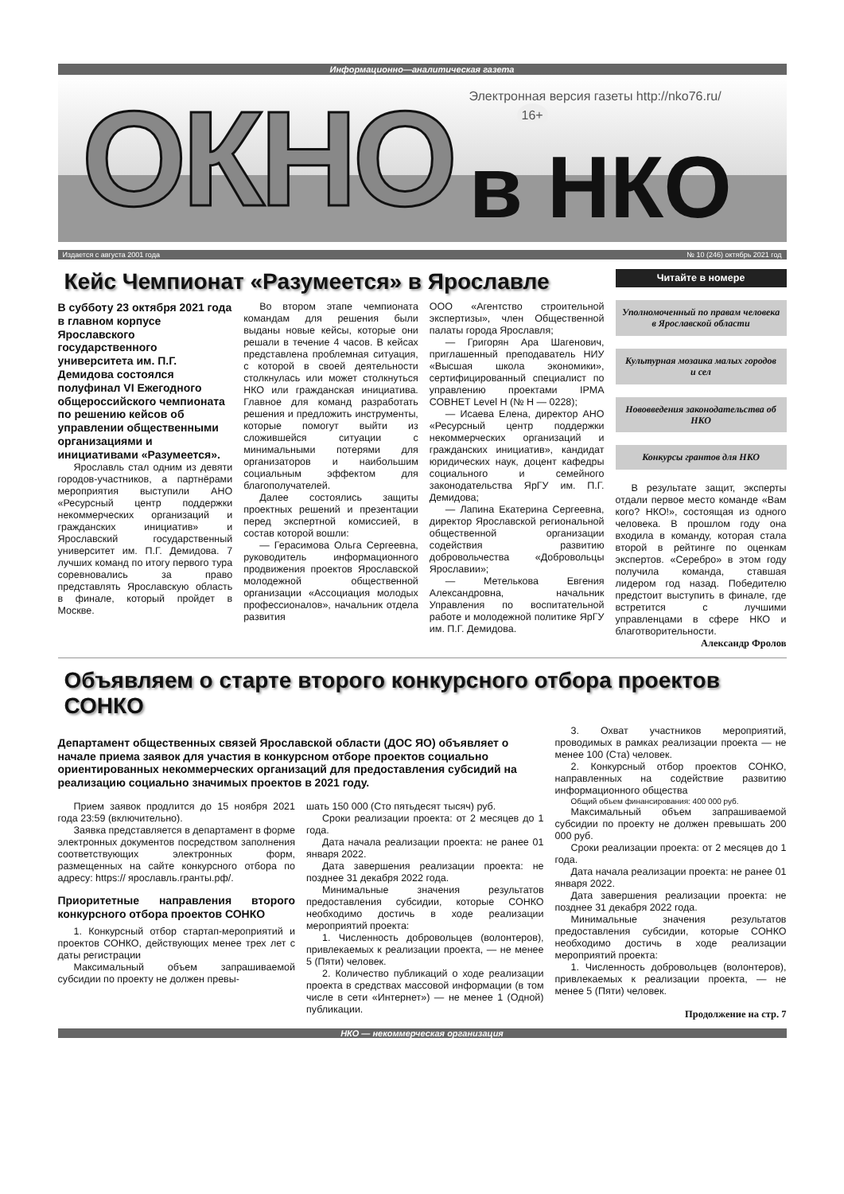Информационно—аналитическая газета
ОКНО
Электронная версия газеты http://nko76.ru/ 16+
в НКО
Издается с августа 2001 года № 10 (246) октябрь 2021 год
Кейс Чемпионат «Разумеется» в Ярославле
В субботу 23 октября 2021 года в главном корпусе Ярославского государственного университета им. П.Г. Демидова состоялся полуфинал VI Ежегодного общероссийского чемпионата по решению кейсов об управлении общественными организациями и инициативами «Разумеется».
Ярославль стал одним из девяти городов-участников, а партнёрами мероприятия выступили АНО «Ресурсный центр поддержки некоммерческих организаций и гражданских инициатив» и Ярославский государственный университет им. П.Г. Демидова. 7 лучших команд по итогу первого тура соревновались за право представлять Ярославскую область в финале, который пройдет в Москве.
Во втором этапе чемпионата командам для решения были выданы новые кейсы, которые они решали в течение 4 часов. В кейсах представлена проблемная ситуация, с которой в своей деятельности столкнулась или может столкнуться НКО или гражданская инициатива. Главное для команд разработать решения и предложить инструменты, которые помогут выйти из сложившейся ситуации с минимальными потерями для организаторов и наибольшим социальным эффектом для благополучателей.
Далее состоялись защиты проектных решений и презентации перед экспертной комиссией, в состав которой вошли:
— Герасимова Ольга Сергеевна, руководитель информационного продвижения проектов Ярославской молодежной общественной организации «Ассоциация молодых профессионалов», начальник отдела развития
ООО «Агентство строительной экспертизы», член Общественной палаты города Ярославля;
— Григорян Ара Шагенович, приглашенный преподаватель НИУ «Высшая школа экономики», сертифицированный специалист по управлению проектами IPMA СОВНЕТ Level H (№ H — 0228);
— Исаева Елена, директор АНО «Ресурсный центр поддержки некоммерческих организаций и гражданских инициатив», кандидат юридических наук, доцент кафедры социального и семейного законодательства ЯрГУ им. П.Г. Демидова;
— Лапина Екатерина Сергеевна, директор Ярославской региональной общественной организации содействия развитию добровольчества «Добровольцы Ярославии»;
— Метелькова Евгения Александровна, начальник Управления по воспитательной работе и молодежной политике ЯрГУ им. П.Г. Демидова.
Читайте в номере
Уполномоченный по правам человека в Ярославской области
Культурная мозаика малых городов и сел
Нововведения законодательства об НКО
Конкурсы грантов для НКО
В результате защит, эксперты отдали первое место команде «Вам кого? НКО!», состоящая из одного человека. В прошлом году она входила в команду, которая стала второй в рейтинге по оценкам экспертов. «Серебро» в этом году получила команда, ставшая лидером год назад. Победителю предстоит выступить в финале, где встретится с лучшими управленцами в сфере НКО и благотворительности.
Александр Фролов
Объявляем о старте второго конкурсного отбора проектов СОНКО
Департамент общественных связей Ярославской области (ДОС ЯО) объявляет о начале приема заявок для участия в конкурсном отборе проектов социально ориентированных некоммерческих организаций для предоставления субсидий на реализацию социально значимых проектов в 2021 году.
Прием заявок продлится до 15 ноября 2021 года 23:59 (включительно).
Заявка представляется в департамент в форме электронных документов посредством заполнения соответствующих электронных форм, размещенных на сайте конкурсного отбора по адресу: https:// ярославль.гранты.рф/.
Приоритетные направления второго конкурсного отбора проектов СОНКО
1. Конкурсный отбор стартап-мероприятий и проектов СОНКО, действующих менее трех лет с даты регистрации
Максимальный объем запрашиваемой субсидии по проекту не должен превы-
шать 150 000 (Сто пятьдесят тысяч) руб.
Сроки реализации проекта: от 2 месяцев до 1 года.
Дата начала реализации проекта: не ранее 01 января 2022.
Дата завершения реализации проекта: не позднее 31 декабря 2022 года.
Минимальные значения результатов предоставления субсидии, которые СОНКО необходимо достичь в ходе реализации мероприятий проекта:
1. Численность добровольцев (волонтеров), привлекаемых к реализации проекта, — не менее 5 (Пяти) человек.
2. Количество публикаций о ходе реализации проекта в средствах массовой информации (в том числе в сети «Интернет») — не менее 1 (Одной) публикации.
3. Охват участников мероприятий, проводимых в рамках реализации проекта — не менее 100 (Ста) человек.
2. Конкурсный отбор проектов СОНКО, направленных на содействие развитию информационного общества
Общий объем финансирования: 400 000 руб.
Максимальный объем запрашиваемой субсидии по проекту не должен превышать 200 000 руб.
Сроки реализации проекта: от 2 месяцев до 1 года.
Дата начала реализации проекта: не ранее 01 января 2022.
Дата завершения реализации проекта: не позднее 31 декабря 2022 года.
Минимальные значения результатов предоставления субсидии, которые СОНКО необходимо достичь в ходе реализации мероприятий проекта:
1. Численность добровольцев (волонтеров), привлекаемых к реализации проекта, — не менее 5 (Пяти) человек.
Продолжение на стр. 7
НКО — некоммерческая организация